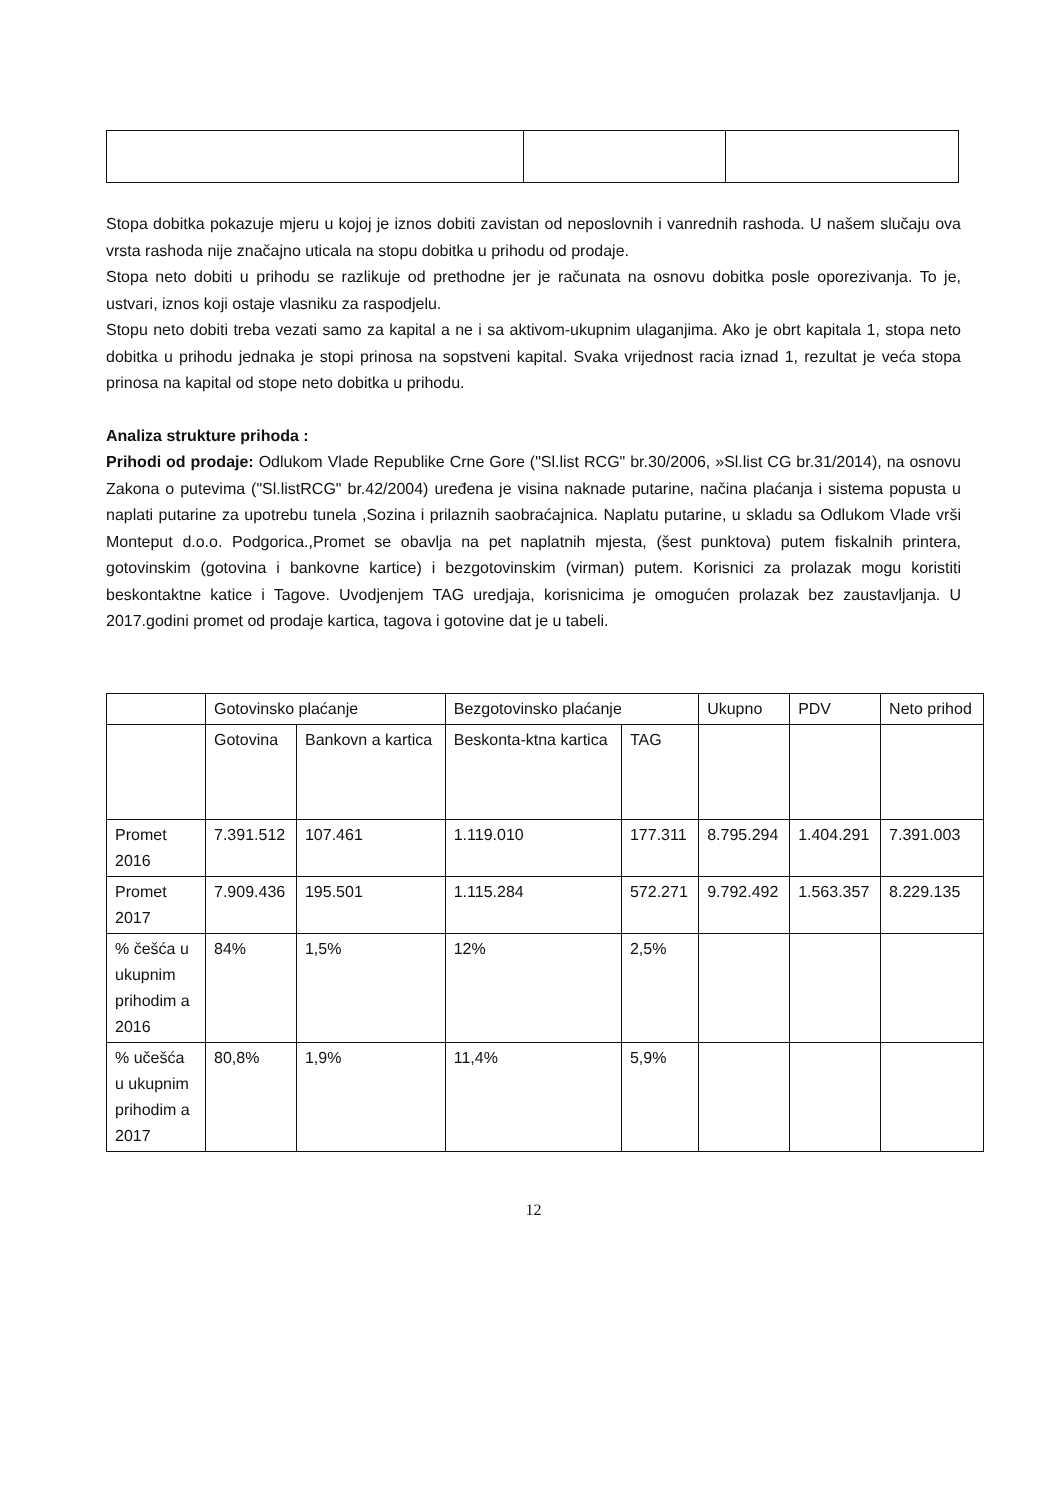Stopa dobitka pokazuje mjeru u kojoj je iznos dobiti zavistan od neposlovnih i vanrednih rashoda. U našem slučaju ova vrsta rashoda nije značajno uticala na stopu dobitka u prihodu od prodaje.
Stopa neto dobiti u prihodu se razlikuje od prethodne jer je računata na osnovu dobitka posle oporezivanja. To je, ustvari, iznos koji ostaje vlasniku za raspodjelu.
Stopu neto dobiti treba vezati samo za kapital a ne i sa aktivom-ukupnim ulaganjima. Ako je obrt kapitala 1, stopa neto dobitka u prihodu jednaka je stopi prinosa na sopstveni kapital. Svaka vrijednost racia iznad 1, rezultat je veća stopa prinosa na kapital od stope neto dobitka u prihodu.
Analiza strukture prihoda :
Prihodi od prodaje: Odlukom Vlade Republike Crne Gore ("Sl.list RCG" br.30/2006, »Sl.list CG br.31/2014), na osnovu Zakona o putevima ("Sl.listRCG" br.42/2004) uređena je visina naknade putarine, načina plaćanja i sistema popusta u naplati putarine za upotrebu tunela ,Sozina i prilaznih saobraćajnica. Naplatu putarine, u skladu sa Odlukom Vlade vrši Monteput d.o.o. Podgorica.,Promet se obavlja na pet naplatnih mjesta, (šest punktova) putem fiskalnih printera, gotovinskim (gotovina i bankovne kartice) i bezgotovinskim (virman) putem. Korisnici za prolazak mogu koristiti beskontaktne katice i Tagove. Uvodjenjem TAG uredjaja, korisnicima je omogućen prolazak bez zaustavljanja. U 2017.godini promet od prodaje kartica, tagova i gotovine dat je u tabeli.
| | Gotovinsko plaćanje | | Bezgotovinsko plaćanje | | Ukupno | PDV | Neto prihod |
| | Gotovina | Bankovn a kartica | Beskonta-ktna kartica | TAG | | | |
| Promet 2016 | 7.391.512 | 107.461 | 1.119.010 | 177.311 | 8.795.294 | 1.404.291 | 7.391.003 |
| Promet 2017 | 7.909.436 | 195.501 | 1.115.284 | 572.271 | 9.792.492 | 1.563.357 | 8.229.135 |
| % češća u ukupnim prihodim a 2016 | 84% | 1,5% | 12% | 2,5% | | | |
| % učešća u ukupnim prihodim a 2017 | 80,8% | 1,9% | 11,4% | 5,9% | | | |
12